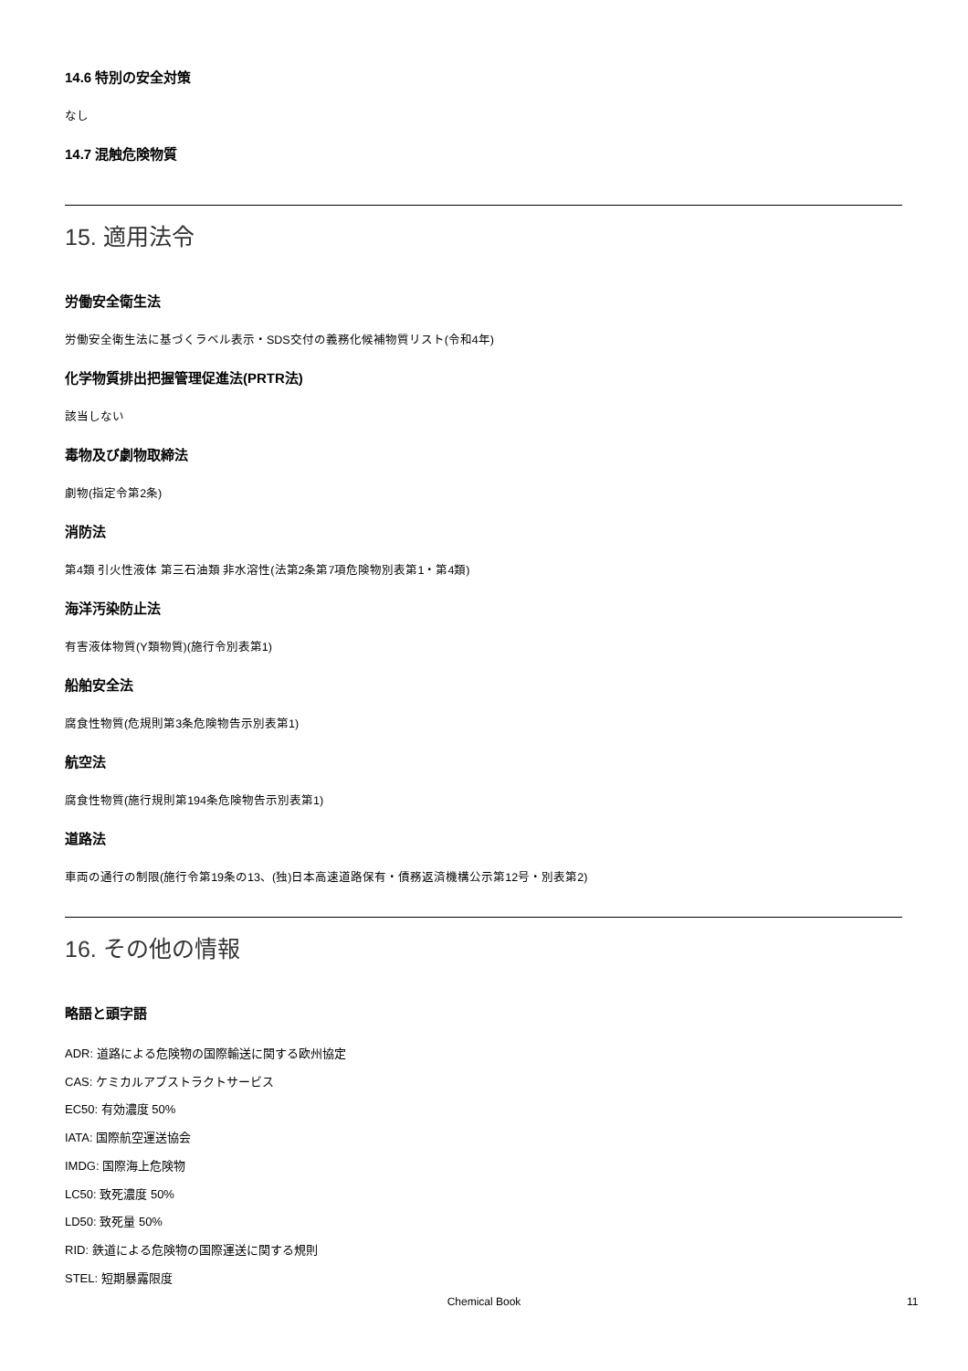14.6 特別の安全対策
なし
14.7 混触危険物質
15. 適用法令
労働安全衛生法
労働安全衛生法に基づくラベル表示・SDS交付の義務化候補物質リスト(令和4年)
化学物質排出把握管理促進法(PRTR法)
該当しない
毒物及び劇物取締法
劇物(指定令第2条)
消防法
第4類 引火性液体 第三石油類 非水溶性(法第2条第7項危険物別表第1・第4類)
海洋汚染防止法
有害液体物質(Y類物質)(施行令別表第1)
船舶安全法
腐食性物質(危規則第3条危険物告示別表第1)
航空法
腐食性物質(施行規則第194条危険物告示別表第1)
道路法
車両の通行の制限(施行令第19条の13、(独)日本高速道路保有・債務返済機構公示第12号・別表第2)
16. その他の情報
略語と頭字語
ADR: 道路による危険物の国際輸送に関する欧州協定
CAS: ケミカルアブストラクトサービス
EC50: 有効濃度 50%
IATA: 国際航空運送協会
IMDG: 国際海上危険物
LC50: 致死濃度 50%
LD50: 致死量 50%
RID: 鉄道による危険物の国際運送に関する規則
STEL: 短期暴露限度
Chemical Book 11